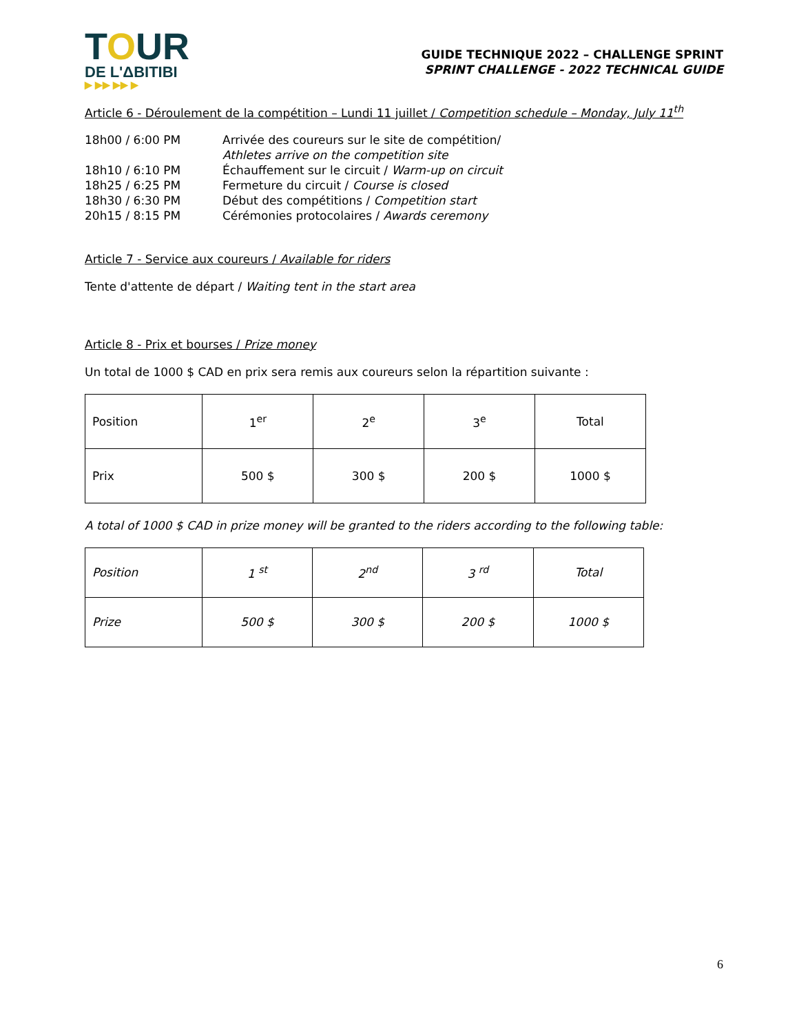TOUR
DE L'ΔBITIBI
▶ ▶▶ ▶▶ ▶
GUIDE TECHNIQUE 2022 – CHALLENGE SPRINT
SPRINT CHALLENGE - 2022 TECHNICAL GUIDE
Article 6 - Déroulement de la compétition – Lundi 11 juillet / Competition schedule – Monday, July 11<sup>th</sup>
| 18h00 / 6:00 PM | Arrivée des coureurs sur le site de compétition/ Athletes arrive on the competition site |
| 18h10 / 6:10 PM | Échauffement sur le circuit / Warm-up on circuit |
| 18h25 / 6:25 PM | Fermeture du circuit / Course is closed |
| 18h30 / 6:30 PM | Début des compétitions / Competition start |
| 20h15 / 8:15 PM | Cérémonies protocolaires / Awards ceremony |
Article 7 - Service aux coureurs / Available for riders
Tente d'attente de départ / Waiting tent in the start area
Article 8 - Prix et bourses / Prize money
Un total de 1000 $ CAD en prix sera remis aux coureurs selon la répartition suivante :
| Position | 1<sup>er</sup> | 2<sup>e</sup> | 3<sup>e</sup> | Total |
| Prix | 500 $ | 300 $ | 200 $ | 1000 $ |
A total of 1000 $ CAD in prize money will be granted to the riders according to the following table:
| Position | 1 <sup>st</sup> | 2<sup>nd</sup> | 3 <sup>rd</sup> | Total |
| Prize | 500 $ | 300 $ | 200 $ | 1000 $ |
6